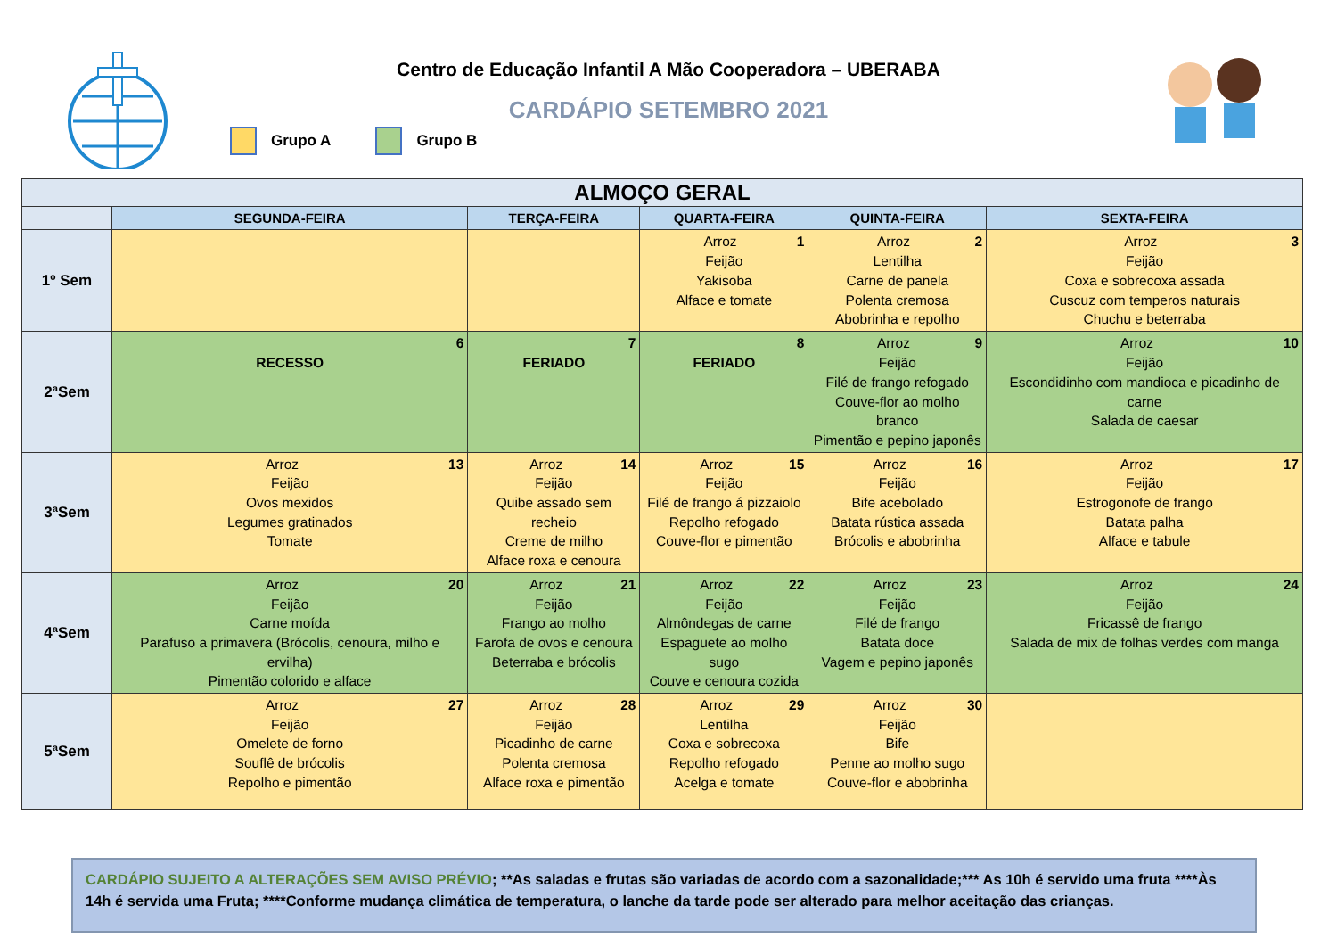Centro de Educação Infantil A Mão Cooperadora – UBERABA
CARDÁPIO SETEMBRO 2021
Grupo A Grupo B
| ALMOÇO GERAL | | | | | |
| --- | --- | --- | --- | --- | --- |
| | SEGUNDA-FEIRA | TERÇA-FEIRA | QUARTA-FEIRA | QUINTA-FEIRA | SEXTA-FEIRA |
| 1º Sem | | | 1 Arroz Feijão Yakisoba Alface e tomate | 2 Arroz Lentilha Carne de panela Polenta cremosa Abobrinha e repolho | 3 Arroz Feijão Coxa e sobrecoxa assada Cuscuz com temperos naturais Chuchu e beterraba |
| 2ªSem | 6 RECESSO | 7 FERIADO | 8 FERIADO | 9 Arroz Feijão Filé de frango refogado Couve-flor ao molho branco Pimentão e pepino japonês | 10 Arroz Feijão Escondidinho com mandioca e picadinho de carne Salada de caesar |
| 3ªSem | 13 Arroz Feijão Ovos mexidos Legumes gratinados Tomate | 14 Arroz Feijão Quibe assado sem recheio Creme de milho Alface roxa e cenoura | 15 Arroz Feijão Filé de frango á pizzaiolo Repolho refogado Couve-flor e pimentão | 16 Arroz Feijão Bife acebolado Batata rústica assada Brócolis e abobrinha | 17 Arroz Feijão Estrogonofe de frango Batata palha Alface e tabule |
| 4ªSem | 20 Arroz Feijão Carne moída Parafuso a primavera (Brócolis, cenoura, milho e ervilha) Pimentão colorido e alface | 21 Arroz Feijão Frango ao molho Farofa de ovos e cenoura Beterraba e brócolis | 22 Arroz Feijão Almôndegas de carne Espaguete ao molho sugo Couve e cenoura cozida | 23 Arroz Feijão Filé de frango Batata doce Vagem e pepino japonês | 24 Arroz Feijão Fricassê de frango Salada de mix de folhas verdes com manga |
| 5ªSem | 27 Arroz Feijão Omelete de forno Souflê de brócolis Repolho e pimentão | 28 Arroz Feijão Picadinho de carne Polenta cremosa Alface roxa e pimentão | 29 Arroz Lentilha Coxa e sobrecoxa Repolho refogado Acelga e tomate | 30 Arroz Feijão Bife Penne ao molho sugo Couve-flor e abobrinha | |
CARDÁPIO SUJEITO A ALTERAÇÕES SEM AVISO PRÉVIO; **As saladas e frutas são variadas de acordo com a sazonalidade;*** As 10h é servido uma fruta ****Às 14h é servida uma Fruta; ****Conforme mudança climática de temperatura, o lanche da tarde pode ser alterado para melhor aceitação das crianças.